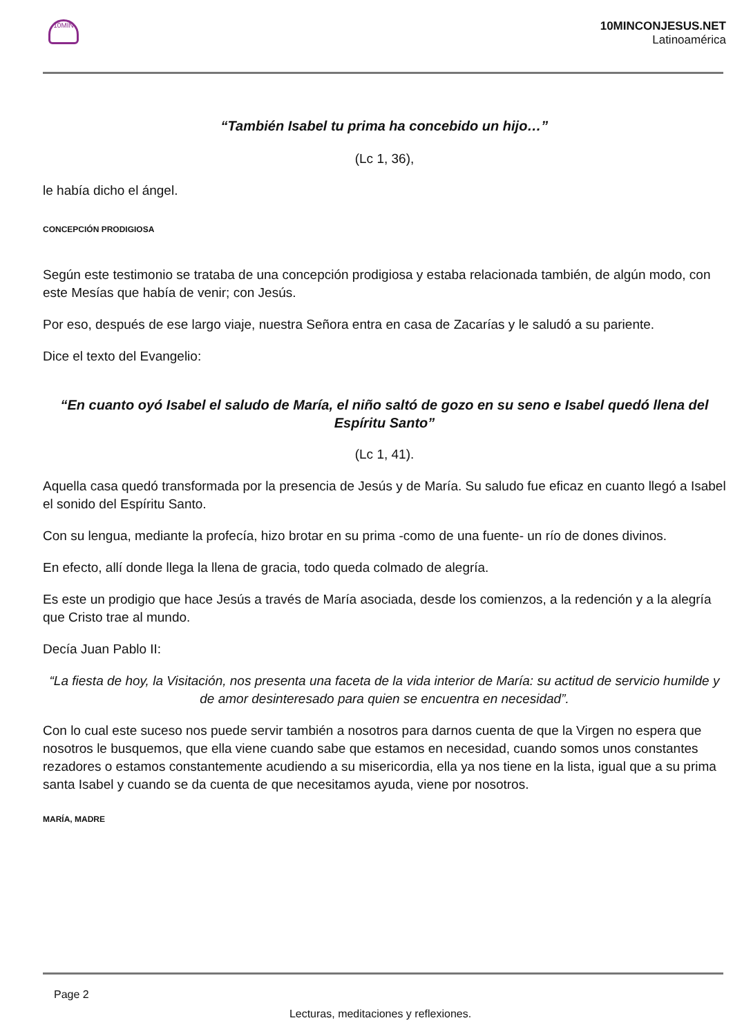10MIN
10MINCONJESUS.NET
Latinoamérica
“También Isabel tu prima ha concebido un hijo…”
(Lc 1, 36),
le había dicho el ángel.
CONCEPCIÓN PRODIGIOSA
Según este testimonio se trataba de una concepción prodigiosa y estaba relacionada también, de algún modo, con este Mesías que había de venir; con Jesús.
Por eso, después de ese largo viaje, nuestra Señora entra en casa de Zacarías y le saludó a su pariente.
Dice el texto del Evangelio:
“En cuanto oyó Isabel el saludo de María, el niño saltó de gozo en su seno e Isabel quedó llena del Espíritu Santo”
(Lc 1, 41).
Aquella casa quedó transformada por la presencia de Jesús y de María. Su saludo fue eficaz en cuanto llegó a Isabel el sonido del Espíritu Santo.
Con su lengua, mediante la profecía, hizo brotar en su prima -como de una fuente- un río de dones divinos.
En efecto, allí donde llega la llena de gracia, todo queda colmado de alegría.
Es este un prodigio que hace Jesús a través de María asociada, desde los comienzos, a la redención y a la alegría que Cristo trae al mundo.
Decía Juan Pablo II:
“La fiesta de hoy, la Visitación, nos presenta una faceta de la vida interior de María: su actitud de servicio humilde y de amor desinteresado para quien se encuentra en necesidad”.
Con lo cual este suceso nos puede servir también a nosotros para darnos cuenta de que la Virgen no espera que nosotros le busquemos, que ella viene cuando sabe que estamos en necesidad, cuando somos unos constantes rezadores o estamos constantemente acudiendo a su misericordia, ella ya nos tiene en la lista, igual que a su prima santa Isabel y cuando se da cuenta de que necesitamos ayuda, viene por nosotros.
MARÍA, MADRE
Page 2
Lecturas, meditaciones y reflexiones.